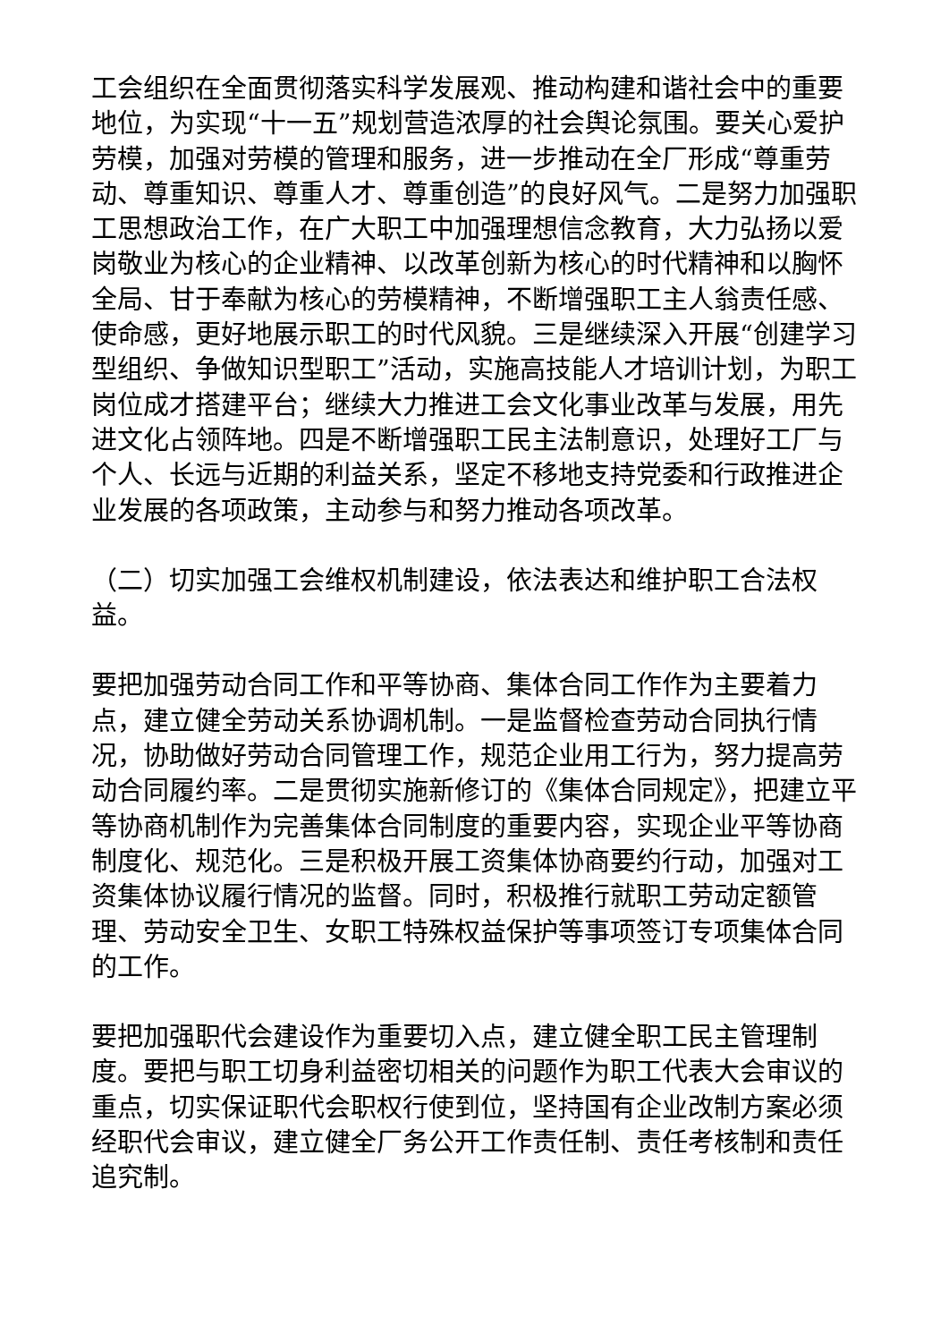工会组织在全面贯彻落实科学发展观、推动构建和谐社会中的重要地位，为实现“十一五”规划营造浓厚的社会舆论氛围。要关心爱护劳模，加强对劳模的管理和服务，进一步推动在全厂形成“尊重劳动、尊重知识、尊重人才、尊重创造”的良好风气。二是努力加强职工思想政治工作，在广大职工中加强理想信念教育，大力弘扬以爱岗敬业为核心的企业精神、以改革创新为核心的时代精神和以胸怀全局、甘于奉献为核心的劳模精神，不断增强职工主人翁责任感、使命感，更好地展示职工的时代风貌。三是继续深入开展“创建学习型组织、争做知识型职工”活动，实施高技能人才培训计划，为职工岗位成才搭建平台；继续大力推进工会文化事业改革与发展，用先进文化占领阵地。四是不断增强职工民主法制意识，处理好工厂与个人、长远与近期的利益关系，坚定不移地支持党委和行政推进企业发展的各项政策，主动参与和努力推动各项改革。
（二）切实加强工会维权机制建设，依法表达和维护职工合法权益。
要把加强劳动合同工作和平等协商、集体合同工作作为主要着力点，建立健全劳动关系协调机制。一是监督检查劳动合同执行情况，协助做好劳动合同管理工作，规范企业用工行为，努力提高劳动合同履约率。二是贯彻实施新修订的《集体合同规定》，把建立平等协商机制作为完善集体合同制度的重要内容，实现企业平等协商制度化、规范化。三是积极开展工资集体协商要约行动，加强对工资集体协议履行情况的监督。同时，积极推行就职工劳动定额管理、劳动安全卫生、女职工特殊权益保护等事项签订专项集体合同的工作。
要把加强职代会建设作为重要切入点，建立健全职工民主管理制度。要把与职工切身利益密切相关的问题作为职工代表大会审议的重点，切实保证职代会职权行使到位，坚持国有企业改制方案必须经职代会审议，建立健全厂务公开工作责任制、责任考核制和责任追究制。